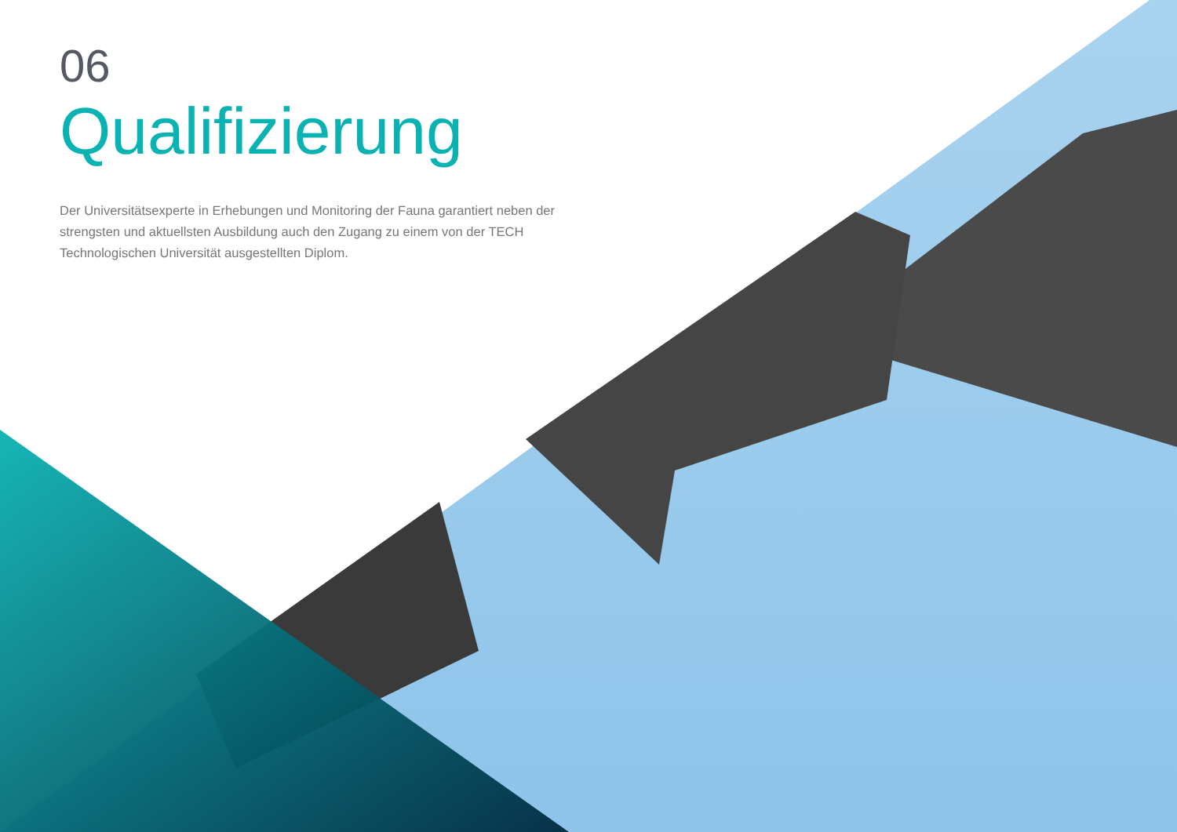06
Qualifizierung
Der Universitätsexperte in Erhebungen und Monitoring der Fauna garantiert neben der strengsten und aktuellsten Ausbildung auch den Zugang zu einem von der TECH Technologischen Universität ausgestellten Diplom.